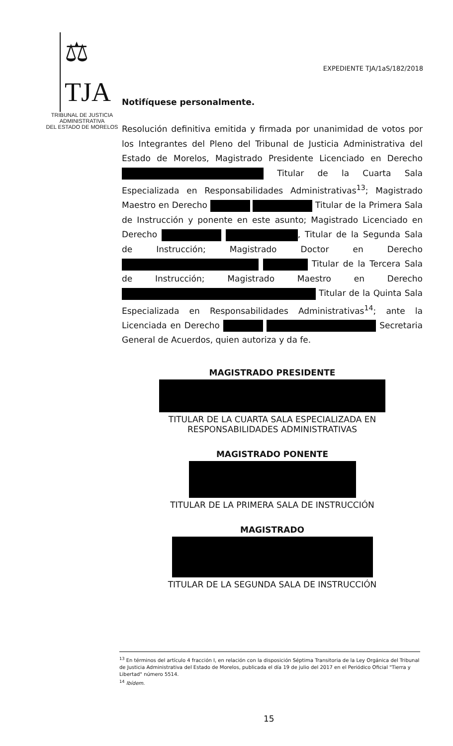⚖ TJA
TRIBUNAL DE JUSTICIA ADMINISTRATIVA
DEL ESTADO DE MORELOS
EXPEDIENTE TJA/1aS/182/2018
Notifíquese personalmente.
Resolución definitiva emitida y firmada por unanimidad de votos por los Integrantes del Pleno del Tribunal de Justicia Administrativa del Estado de Morelos, Magistrado Presidente Licenciado en Derecho Titular de la Cuarta Sala Especializada en Responsabilidades Administrativas<sup>13</sup>; Magistrado Maestro en Derecho Titular de la Primera Sala de Instrucción y ponente en este asunto; Magistrado Licenciado en Derecho , Titular de la Segunda Sala de Instrucción; Magistrado Doctor en Derecho Titular de la Tercera Sala de Instrucción; Magistrado Maestro en Derecho Titular de la Quinta Sala Especializada en Responsabilidades Administrativas<sup>14</sup>; ante la Licenciada en Derecho Secretaria General de Acuerdos, quien autoriza y da fe.
MAGISTRADO PRESIDENTE
TITULAR DE LA CUARTA SALA ESPECIALIZADA EN
RESPONSABILIDADES ADMINISTRATIVAS
MAGISTRADO PONENTE
TITULAR DE LA PRIMERA SALA DE INSTRUCCIÓN
MAGISTRADO
TITULAR DE LA SEGUNDA SALA DE INSTRUCCIÓN
<sup>13</sup> En términos del artículo 4 fracción I, en relación con la disposición Séptima Transitoria de la Ley Orgánica del Tribunal de Justicia Administrativa del Estado de Morelos, publicada el día 19 de julio del 2017 en el Periódico Oficial "Tierra y Libertad" número 5514.
<sup>14</sup> Ibídem.
15